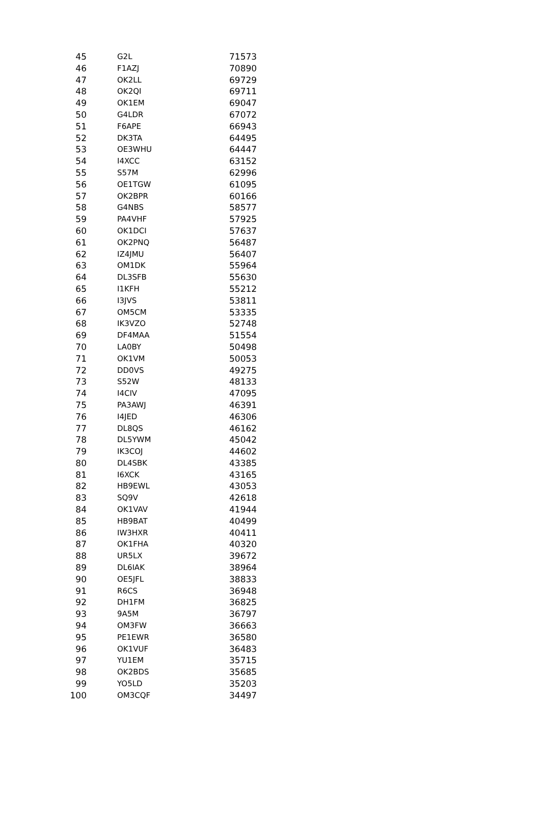| 45 | G2L | 71573 |
| 46 | F1AZJ | 70890 |
| 47 | OK2LL | 69729 |
| 48 | OK2QI | 69711 |
| 49 | OK1EM | 69047 |
| 50 | G4LDR | 67072 |
| 51 | F6APE | 66943 |
| 52 | DK3TA | 64495 |
| 53 | OE3WHU | 64447 |
| 54 | I4XCC | 63152 |
| 55 | S57M | 62996 |
| 56 | OE1TGW | 61095 |
| 57 | OK2BPR | 60166 |
| 58 | G4NBS | 58577 |
| 59 | PA4VHF | 57925 |
| 60 | OK1DCI | 57637 |
| 61 | OK2PNQ | 56487 |
| 62 | IZ4JMU | 56407 |
| 63 | OM1DK | 55964 |
| 64 | DL3SFB | 55630 |
| 65 | I1KFH | 55212 |
| 66 | I3JVS | 53811 |
| 67 | OM5CM | 53335 |
| 68 | IK3VZO | 52748 |
| 69 | DF4MAA | 51554 |
| 70 | LA0BY | 50498 |
| 71 | OK1VM | 50053 |
| 72 | DD0VS | 49275 |
| 73 | S52W | 48133 |
| 74 | I4CIV | 47095 |
| 75 | PA3AWJ | 46391 |
| 76 | I4JED | 46306 |
| 77 | DL8QS | 46162 |
| 78 | DL5YWM | 45042 |
| 79 | IK3COJ | 44602 |
| 80 | DL4SBK | 43385 |
| 81 | I6XCK | 43165 |
| 82 | HB9EWL | 43053 |
| 83 | SQ9V | 42618 |
| 84 | OK1VAV | 41944 |
| 85 | HB9BAT | 40499 |
| 86 | IW3HXR | 40411 |
| 87 | OK1FHA | 40320 |
| 88 | UR5LX | 39672 |
| 89 | DL6IAK | 38964 |
| 90 | OE5JFL | 38833 |
| 91 | R6CS | 36948 |
| 92 | DH1FM | 36825 |
| 93 | 9A5M | 36797 |
| 94 | OM3FW | 36663 |
| 95 | PE1EWR | 36580 |
| 96 | OK1VUF | 36483 |
| 97 | YU1EM | 35715 |
| 98 | OK2BDS | 35685 |
| 99 | YO5LD | 35203 |
| 100 | OM3CQF | 34497 |